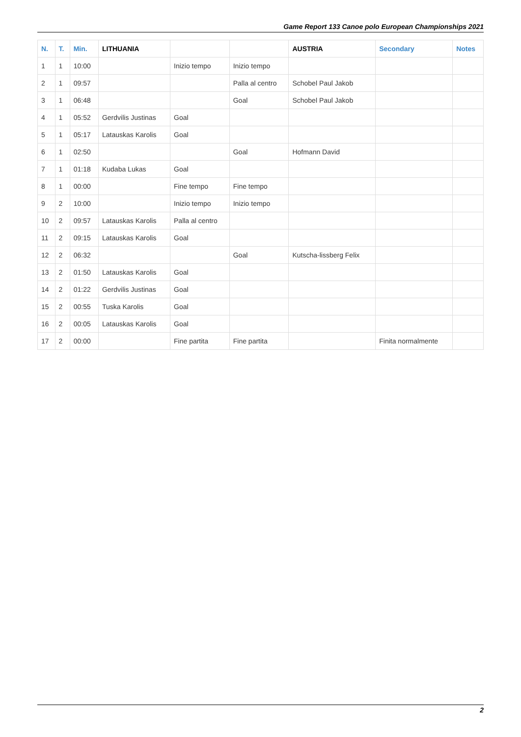Game Report 133 Canoe polo European Championships 2021
| N. | T. | Min. | LITHUANIA | | | AUSTRIA | Secondary | Notes |
| --- | --- | --- | --- | --- | --- | --- | --- | --- |
| 1 | 1 | 10:00 | | Inizio tempo | Inizio tempo | | | |
| 2 | 1 | 09:57 | | | Palla al centro | Schobel Paul Jakob | | |
| 3 | 1 | 06:48 | | | Goal | Schobel Paul Jakob | | |
| 4 | 1 | 05:52 | Gerdvilis Justinas | Goal | | | | |
| 5 | 1 | 05:17 | Latauskas Karolis | Goal | | | | |
| 6 | 1 | 02:50 | | | Goal | Hofmann David | | |
| 7 | 1 | 01:18 | Kudaba Lukas | Goal | | | | |
| 8 | 1 | 00:00 | | Fine tempo | Fine tempo | | | |
| 9 | 2 | 10:00 | | Inizio tempo | Inizio tempo | | | |
| 10 | 2 | 09:57 | Latauskas Karolis | Palla al centro | | | | |
| 11 | 2 | 09:15 | Latauskas Karolis | Goal | | | | |
| 12 | 2 | 06:32 | | | Goal | Kutscha-lissberg Felix | | |
| 13 | 2 | 01:50 | Latauskas Karolis | Goal | | | | |
| 14 | 2 | 01:22 | Gerdvilis Justinas | Goal | | | | |
| 15 | 2 | 00:55 | Tuska Karolis | Goal | | | | |
| 16 | 2 | 00:05 | Latauskas Karolis | Goal | | | | |
| 17 | 2 | 00:00 | | Fine partita | Fine partita | | Finita normalmente | |
2